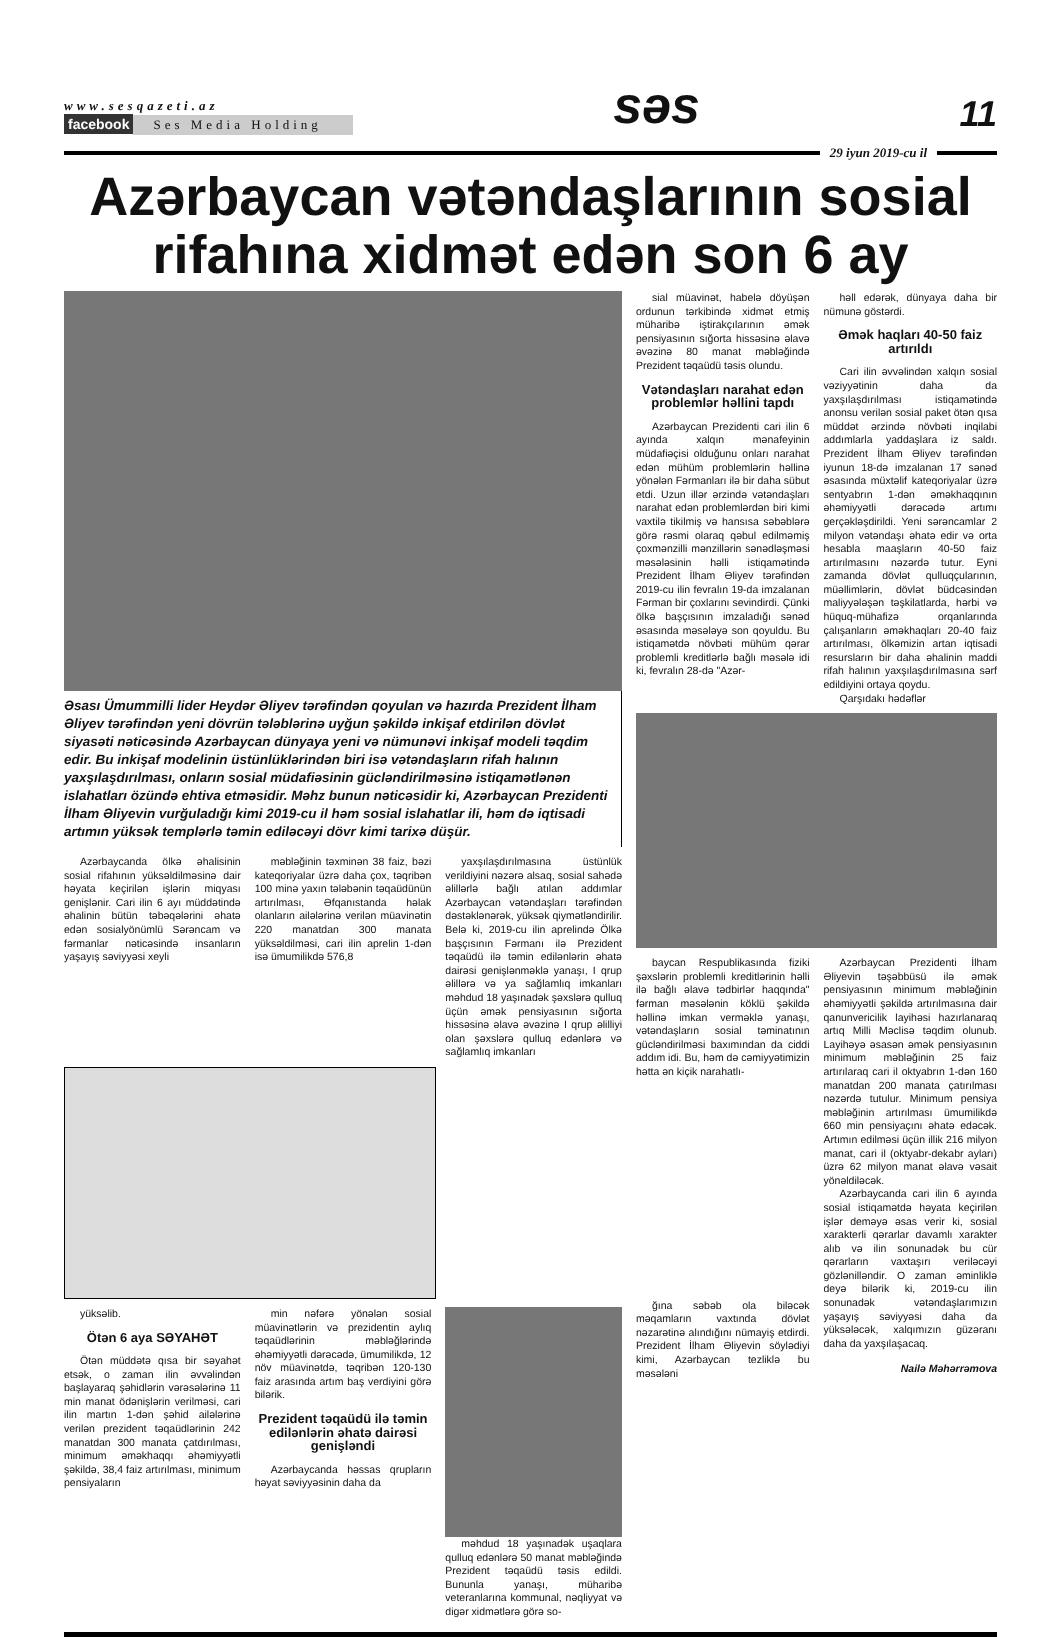www.sesqazeti.az
facebook Ses Media Holding
səs
11
29 iyun 2019-cu il
Azərbaycan vətəndaşlarının sosial rifahına xidmət edən son 6 ay
Əsası Ümummilli lider Heydər Əliyev tərəfindən qoyulan və hazırda Prezident İlham Əliyev tərəfindən yeni dövrün tələblərinə uyğun şəkildə inkişaf etdirilən dövlət siyasəti nəticəsində Azərbaycan dünyaya yeni və nümunəvi inkişaf modeli təqdim edir. Bu inkişaf modelinin üstünlüklərindən biri isə vətəndaşların rifah halının yaxşılaşdırılması, onların sosial müdafiəsinin gücləndirilməsinə istiqamətlənən islahatları özündə ehtiva etməsidir. Məhz bunun nəticəsidir ki, Azərbaycan Prezidenti İlham Əliyevin vurğuladığı kimi 2019-cu il həm sosial islahatlar ili, həm də iqtisadi artımın yüksək templərlə təmin ediləcəyi dövr kimi tarixə düşür.
Azərbaycanda ölkə əhalisinin sosial rifahının yüksəldilməsinə dair həyata keçirilən işlərin miqyası genişlənir. Cari ilin 6 ayı müddətində əhalinin bütün təbəqələrini əhatə edən sosialyönümlü Sərəncam və fərmanlar nəticəsində insanların yaşayış səviyyəsi xeyli
məbləğinin təxminən 38 faiz, bəzi kateqoriyalar üzrə daha çox, təqribən 100 minə yaxın tələbənin təqaüdünün artırılması, Əfqanıstanda həlak olanların ailələrinə verilən müavinətin 220 manatdan 300 manata yüksəldilməsi, cari ilin aprelin 1-dən isə ümumilikdə 576,8
yaxşılaşdırılmasına üstünlük verildiyini nəzərə alsaq, sosial sahədə əlillərlə bağlı atılan addımlar Azərbaycan vətəndaşları tərəfindən dəstəklənərək, yüksək qiymətləndirilir. Belə ki, 2019-cu ilin aprelində Ölkə başçısının Fərmanı ilə Prezident təqaüdü ilə təmin edilənlərin əhatə dairəsi genişlənməklə yanaşı, I qrup əlillərə və ya sağlamlıq imkanları məhdud 18 yaşınadək şəxslərə qulluq üçün əmək pensiyasının sığorta hissəsinə əlavə əvəzinə I qrup əlilliyi olan şəxslərə qulluq edənlərə və sağlamlıq imkanları
yüksəlib.
Ötən 6 aya SƏYAHƏT
Ötən müddətə qısa bir səyahət etsək, o zaman ilin əvvəlindən başlayaraq şəhidlərin vərəsələrinə 11 min manat ödənişlərin verilməsi, cari ilin martın 1-dən şəhid ailələrinə verilən prezident təqaüdlərinin 242 manatdan 300 manata çatdırılması, minimum əməkhaqqı əhəmiyyətli şəkildə, 38,4 faiz artırılması, minimum pensiyaların
min nəfərə yönələn sosial müavinətlərin və prezidentin aylıq təqaüdlərinin məbləğlərində əhəmiyyətli dərəcədə, ümumilikdə, 12 növ müavinətdə, təqribən 120-130 faiz arasında artım baş verdiyini görə bilərik.
Prezident təqaüdü ilə təmin edilənlərin əhatə dairəsi genişləndi
Azərbaycanda həssas qrupların həyat səviyyəsinin daha da
məhdud 18 yaşınadək uşaqlara qulluq edənlərə 50 manat məbləğində Prezident təqaüdü təsis edildi. Bununla yanaşı, müharibə veteranlarına kommunal, nəqliyyat və digər xidmətlərə görə so-
sial müavinət, habelə döyüşən ordunun tərkibində xidmət etmiş müharibə iştirakçılarının əmək pensiyasının sığorta hissəsinə əlavə əvəzinə 80 manat məbləğində Prezident təqaüdü təsis olundu.
Vətəndaşları narahat edən problemlər həllini tapdı
Azərbaycan Prezidenti cari ilin 6 ayında xalqın mənafeyinin müdafiəçisi olduğunu onları narahat edən mühüm problemlərin həllinə yönələn Fərmanları ilə bir daha sübut etdi. Uzun illər ərzində vətəndaşları narahat edən problemlərdən biri kimi vaxtilə tikilmiş və hansısa səbəblərə görə rəsmi olaraq qəbul edilməmiş çoxmənzilli mənzillərin sənədləşməsi məsələsinin həlli istiqamətində Prezident İlham Əliyev tərəfindən 2019-cu ilin fevralın 19-da imzalanan Fərman bir çoxlarını sevindirdi. Çünki ölkə başçısının imzaladığı sənəd əsasında məsələyə son qoyuldu. Bu istiqamətdə növbəti mühüm qərar problemli kreditlərlə bağlı məsələ idi ki, fevralın 28-də "Azər-
həll edərək, dünyaya daha bir nümunə göstərdi.
Əmək haqları 40-50 faiz artırıldı
Cari ilin əvvəlindən xalqın sosial vəziyyətinin daha da yaxşılaşdırılması istiqamətində anonsu verilən sosial paket ötən qısa müddət ərzində növbəti inqilabi addımlarla yaddaşlara iz saldı. Prezident İlham Əliyev tərəfindən iyunun 18-də imzalanan 17 sənəd əsasında müxtəlif kateqoriyalar üzrə sentyabrın 1-dən əməkhaqqının əhəmiyyətli dərəcədə artımı gerçəkləşdirildi. Yeni sərəncamlar 2 milyon vətəndaşı əhatə edir və orta hesabla maaşların 40-50 faiz artırılmasını nəzərdə tutur. Eyni zamanda dövlət qulluqçularının, müəllimlərin, dövlət büdcəsindən maliyyələşən təşkilatlarda, hərbi və hüquq-mühafizə orqanlarında çalışanların əməkhaqları 20-40 faiz artırılması, ölkəmizin artan iqtisadi resursların bir daha əhalinin maddi rifah halının yaxşılaşdırılmasına sərf edildiyini ortaya qoydu.
Qarşıdakı hədəflər
baycan Respublikasında fiziki şəxslərin problemli kreditlərinin həlli ilə bağlı əlavə tədbirlər haqqında" fərman məsələnin köklü şəkildə həllinə imkan verməklə yanaşı, vətəndaşların sosial təminatının gücləndirilməsi baxımından da ciddi addım idi. Bu, həm də cəmiyyətimizin hətta ən kiçik narahatlı-
ğına səbəb ola biləcək məqamların vaxtında dövlət nəzarətinə alındığını nümayiş etdirdi. Prezident İlham Əliyevin söylədiyi kimi, Azərbaycan tezliklə bu məsələni
Azərbaycan Prezidenti İlham Əliyevin təşəbbüsü ilə əmək pensiyasının minimum məbləğinin əhəmiyyətli şəkildə artırılmasına dair qanunvericilik layihəsi hazırlanaraq artıq Milli Məclisə təqdim olunub. Layihəyə əsasən əmək pensiyasının minimum məbləğinin 25 faiz artırılaraq cari il oktyabrın 1-dən 160 manatdan 200 manata çatırılması nəzərdə tutulur. Minimum pensiya məbləğinin artırılması ümumilikdə 660 min pensiyaçını əhatə edəcək. Artımın edilməsi üçün illik 216 milyon manat, cari il (oktyabr-dekabr ayları) üzrə 62 milyon manat əlavə vəsait yönəldiləcək.
Azərbaycanda cari ilin 6 ayında sosial istiqamətdə həyata keçirilən işlər deməyə əsas verir ki, sosial xarakterli qərarlar davamlı xarakter alıb və ilin sonunadək bu cür qərarların vaxtaşırı veriləcəyi gözlənilləndir. O zaman əminliklə deyə bilərik ki, 2019-cu ilin sonunadək vətəndaşlarımızın yaşayış səviyyəsi daha da yüksələcək, xalqımızın güzəranı daha da yaxşılaşacaq.
Nailə Məhərrəmova